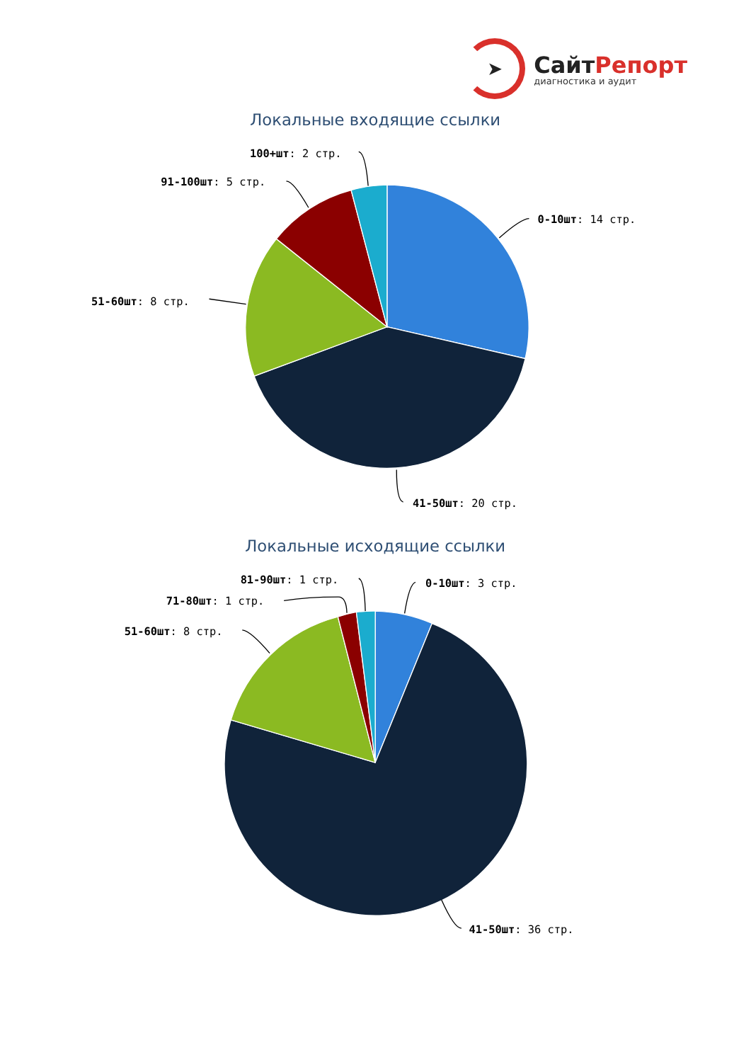➤
СайтРепорт
диагностика и аудит
Локальные входящие ссылки
100+шт: 2 стр.
91-100шт: 5 стр.
0-10шт: 14 стр.
51-60шт: 8 стр.
41-50шт: 20 стр.
Локальные исходящие ссылки
81-90шт: 1 стр.
0-10шт: 3 стр.
71-80шт: 1 стр.
51-60шт: 8 стр.
41-50шт: 36 стр.